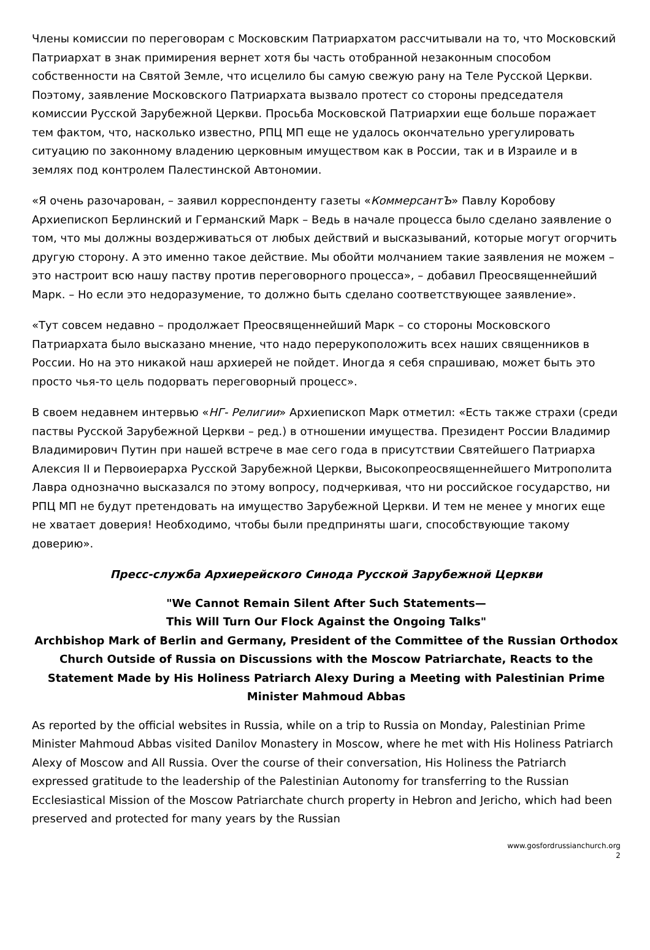Члены комиссии по переговорам с Московским Патриархатом рассчитывали на то, что Московский Патриархат в знак примирения вернет хотя бы часть отобранной незаконным способом собственности на Святой Земле, что исцелило бы самую свежую рану на Теле Русской Церкви. Поэтому, заявление Московского Патриархата вызвало протест со стороны председателя комиссии Русской Зарубежной Церкви. Просьба Московской Патриархии еще больше поражает тем фактом, что, насколько известно, РПЦ МП еще не удалось окончательно урегулировать ситуацию по законному владению церковным имуществом как в России, так и в Израиле и в землях под контролем Палестинской Автономии.
«Я очень разочарован, – заявил корреспонденту газеты «КоммерсантЪ» Павлу Коробову Архиепископ Берлинский и Германский Марк – Ведь в начале процесса было сделано заявление о том, что мы должны воздерживаться от любых действий и высказываний, которые могут огорчить другую сторону. А это именно такое действие. Мы обойти молчанием такие заявления не можем – это настроит всю нашу паству против переговорного процесса», – добавил Преосвященнейший Марк. – Но если это недоразумение, то должно быть сделано соответствующее заявление».
«Тут совсем недавно – продолжает Преосвященнейший Марк – со стороны Московского Патриархата было высказано мнение, что надо перерукоположить всех наших священников в России. Но на это никакой наш архиерей не пойдет. Иногда я себя спрашиваю, может быть это просто чья-то цель подорвать переговорный процесс».
В своем недавнем интервью «НГ- Религии» Архиепископ Марк отметил: «Есть также страхи (среди паствы Русской Зарубежной Церкви – ред.) в отношении имущества. Президент России Владимир Владимирович Путин при нашей встрече в мае сего года в присутствии Святейшего Патриарха Алексия II и Первоиерарха Русской Зарубежной Церкви, Высокопреосвященнейшего Митрополита Лавра однозначно высказался по этому вопросу, подчеркивая, что ни российское государство, ни РПЦ МП не будут претендовать на имущество Зарубежной Церкви. И тем не менее у многих еще не хватает доверия! Необходимо, чтобы были предприняты шаги, способствующие такому доверию».
Пресс-служба Архиерейского Синода Русской Зарубежной Церкви
"We Cannot Remain Silent After Such Statements—
This Will Turn Our Flock Against the Ongoing Talks"
Archbishop Mark of Berlin and Germany, President of the Committee of the Russian Orthodox Church Outside of Russia on Discussions with the Moscow Patriarchate, Reacts to the Statement Made by His Holiness Patriarch Alexy During a Meeting with Palestinian Prime Minister Mahmoud Abbas
As reported by the official websites in Russia, while on a trip to Russia on Monday, Palestinian Prime Minister Mahmoud Abbas visited Danilov Monastery in Moscow, where he met with His Holiness Patriarch Alexy of Moscow and All Russia. Over the course of their conversation, His Holiness the Patriarch expressed gratitude to the leadership of the Palestinian Autonomy for transferring to the Russian Ecclesiastical Mission of the Moscow Patriarchate church property in Hebron and Jericho, which had been preserved and protected for many years by the Russian
www.gosfordrussianchurch.org
2